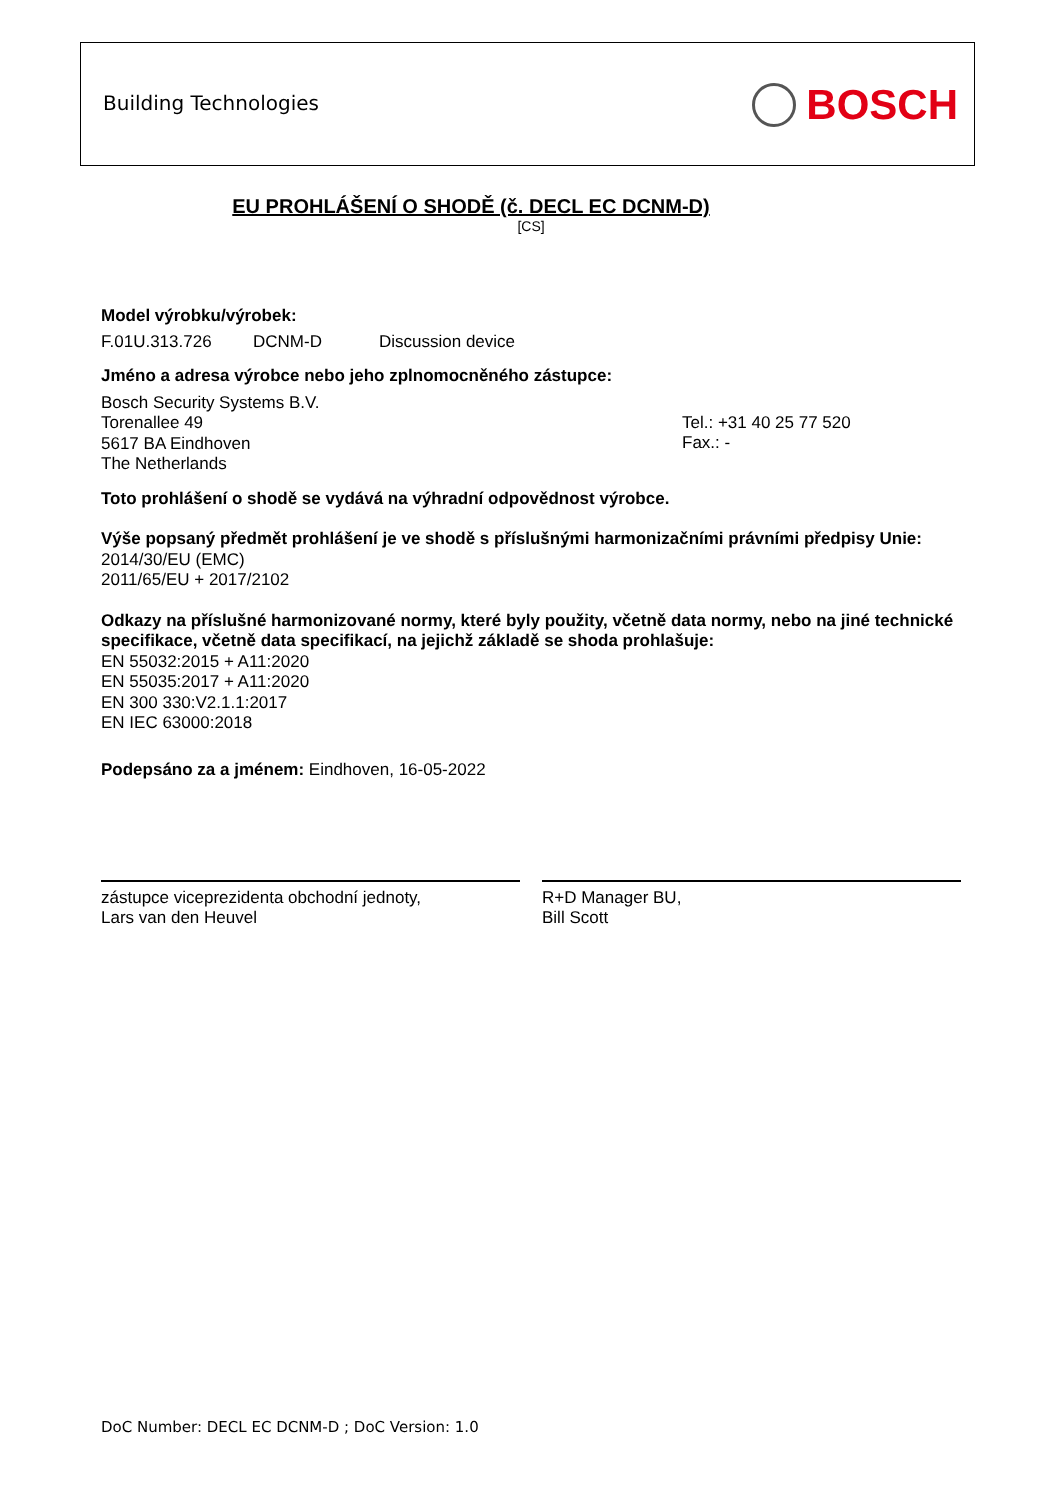Building Technologies BOSCH
EU PROHLÁŠENÍ O SHODĚ (č. DECL EC DCNM-D)
[CS]
Model výrobku/výrobek:
F.01U.313.726 DCNM-D Discussion device
Jméno a adresa výrobce nebo jeho zplnomocněného zástupce:
Bosch Security Systems B.V.
Torenallee 49
5617 BA Eindhoven
The Netherlands
Tel.: +31 40 25 77 520
Fax.: -
Toto prohlášení o shodě se vydává na výhradní odpovědnost výrobce.
Výše popsaný předmět prohlášení je ve shodě s příslušnými harmonizačními právními předpisy Unie:
2014/30/EU (EMC)
2011/65/EU + 2017/2102
Odkazy na příslušné harmonizované normy, které byly použity, včetně data normy, nebo na jiné technické specifikace, včetně data specifikací, na jejichž základě se shoda prohlašuje:
EN 55032:2015 + A11:2020
EN 55035:2017 + A11:2020
EN 300 330:V2.1.1:2017
EN IEC 63000:2018
Podepsáno za a jménem: Eindhoven, 16-05-2022
zástupce viceprezidenta obchodní jednoty,
Lars van den Heuvel
R+D Manager BU,
Bill Scott
DoC Number: DECL EC DCNM-D ; DoC Version: 1.0